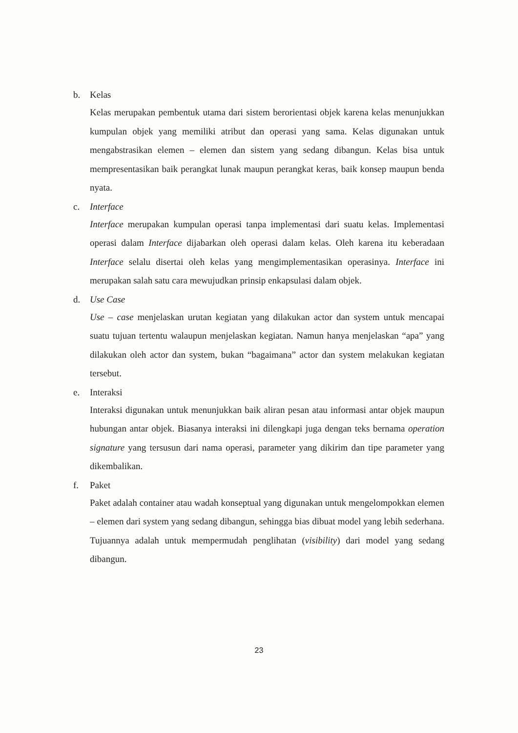b. Kelas
Kelas merupakan pembentuk utama dari sistem berorientasi objek karena kelas menunjukkan kumpulan objek yang memiliki atribut dan operasi yang sama. Kelas digunakan untuk mengabstrasikan elemen – elemen dan sistem yang sedang dibangun. Kelas bisa untuk mempresentasikan baik perangkat lunak maupun perangkat keras, baik konsep maupun benda nyata.
c. Interface
Interface merupakan kumpulan operasi tanpa implementasi dari suatu kelas. Implementasi operasi dalam Interface dijabarkan oleh operasi dalam kelas. Oleh karena itu keberadaan Interface selalu disertai oleh kelas yang mengimplementasikan operasinya. Interface ini merupakan salah satu cara mewujudkan prinsip enkapsulasi dalam objek.
d. Use Case
Use – case menjelaskan urutan kegiatan yang dilakukan actor dan system untuk mencapai suatu tujuan tertentu walaupun menjelaskan kegiatan. Namun hanya menjelaskan “apa” yang dilakukan oleh actor dan system, bukan “bagaimana” actor dan system melakukan kegiatan tersebut.
e. Interaksi
Interaksi digunakan untuk menunjukkan baik aliran pesan atau informasi antar objek maupun hubungan antar objek. Biasanya interaksi ini dilengkapi juga dengan teks bernama operation signature yang tersusun dari nama operasi, parameter yang dikirim dan tipe parameter yang dikembalikan.
f. Paket
Paket adalah container atau wadah konseptual yang digunakan untuk mengelompokkan elemen – elemen dari system yang sedang dibangun, sehingga bias dibuat model yang lebih sederhana. Tujuannya adalah untuk mempermudah penglihatan (visibility) dari model yang sedang dibangun.
23